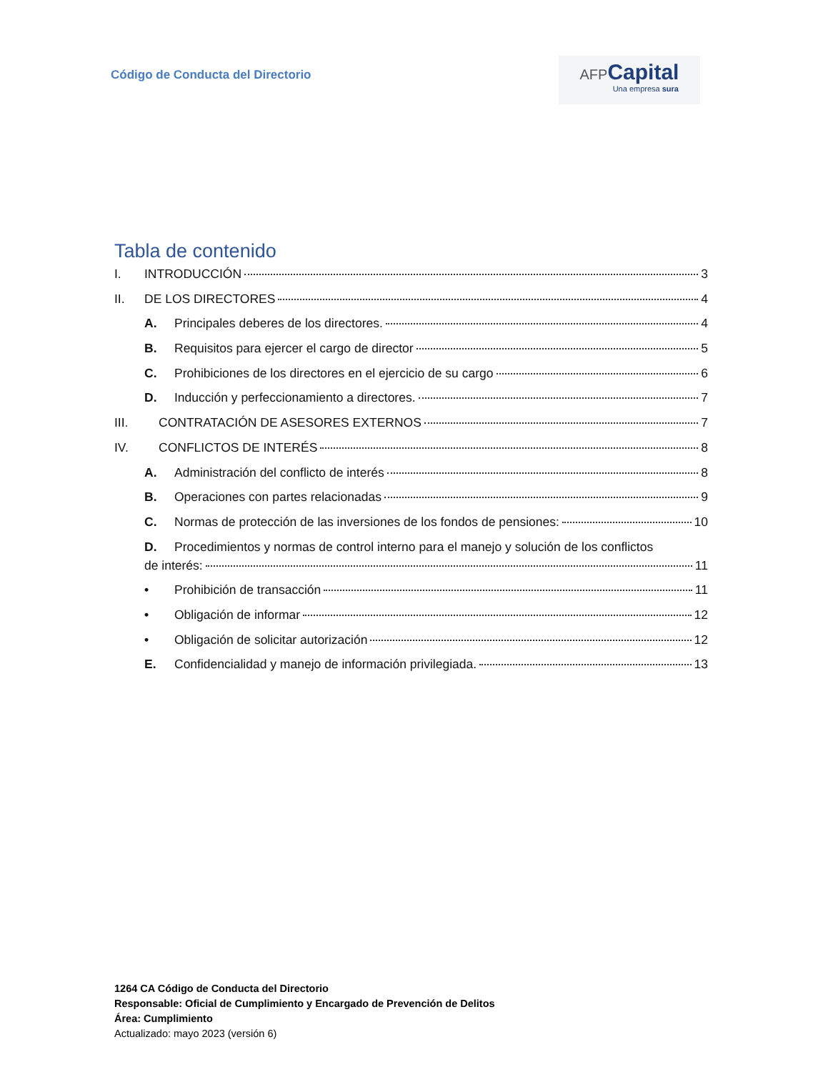Código de Conducta del Directorio
AFP Capital
Una empresa sura
Tabla de contenido
I. INTRODUCCIÓN 3
II. DE LOS DIRECTORES 4
A. Principales deberes de los directores. 4
B. Requisitos para ejercer el cargo de director 5
C. Prohibiciones de los directores en el ejercicio de su cargo 6
D. Inducción y perfeccionamiento a directores. 7
III. CONTRATACIÓN DE ASESORES EXTERNOS 7
IV. CONFLICTOS DE INTERÉS 8
A. Administración del conflicto de interés 8
B. Operaciones con partes relacionadas 9
C. Normas de protección de las inversiones de los fondos de pensiones: 10
D. Procedimientos y normas de control interno para el manejo y solución de los conflictos
de interés: 11
• Prohibición de transacción 11
• Obligación de informar 12
• Obligación de solicitar autorización 12
E. Confidencialidad y manejo de información privilegiada. 13
1264 CA Código de Conducta del Directorio
Responsable: Oficial de Cumplimiento y Encargado de Prevención de Delitos
Área: Cumplimiento
Actualizado: mayo 2023 (versión 6)